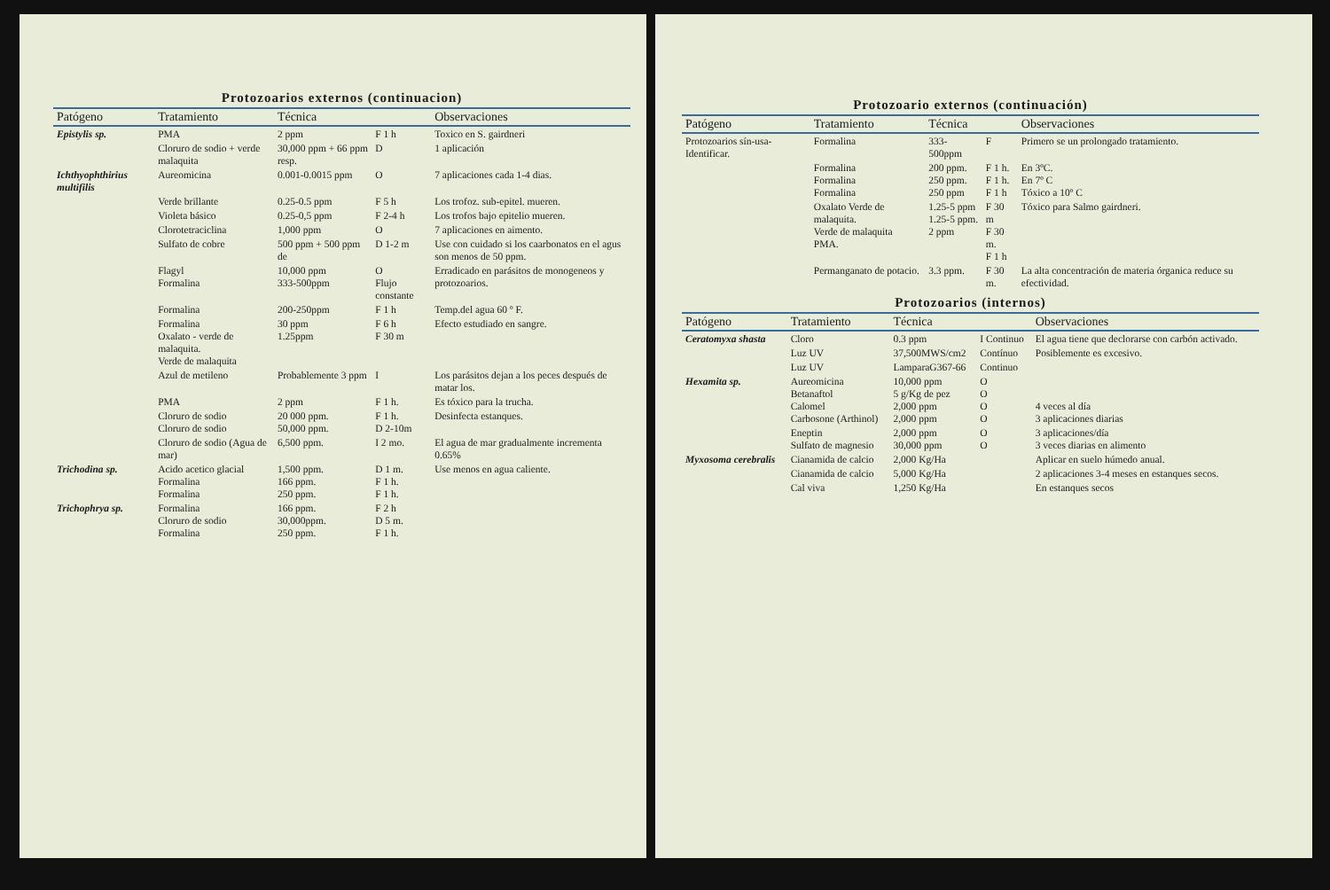Protozoarios externos (continuacion)
| Patógeno | Tratamiento | Técnica | | Observaciones |
| --- | --- | --- | --- | --- |
| Epistylis sp. | PMA | 2 ppm | F 1 h | Toxico en S. gairdneri |
| | Cloruro de sodio + verde malaquita | 30,000 ppm + 66 ppm resp. | D | 1 aplicación |
| Ichthyophthirius multifilis | Aureomicina | 0.001-0.0015 ppm | O | 7 aplicaciones cada 1-4 dias. |
| | Verde brillante | 0.25-0.5 ppm | F 5 h | Los trofoz. sub-epitel. mueren. |
| | Violeta básico | 0.25-0,5 ppm | F 2-4 h | Los trofos bajo epitelio mueren. |
| | Clorotetraciclina | 1,000 ppm | O | 7 aplicaciones en aimento. |
| | Sulfato de cobre | 500 ppm + 500 ppm de | D 1-2 m | Use con cuidado si los caarbonatos en el agus son menos de 50 ppm. |
| | Flagyl Formalina | 10,000 ppm 333-500ppm | O Flujo constante | Erradicado en parásitos de monogeneos y protozoarios. |
| | Formalina | 200-250ppm | F 1 h | Temp.del agua 60 º F. |
| | Formalina Oxalato - verde de malaquita. Verde de malaquita | 30 ppm 1.25ppm | F 6 h F 30 m | Efecto estudiado en sangre. |
| | Azul de metileno | Probablemente 3 ppm | I | Los parásitos dejan a los peces después de matar los. |
| | PMA | 2 ppm | F 1 h. | Es tóxico para la trucha. |
| | Cloruro de sodio Cloruro de sodio | 20 000 ppm. 50,000 ppm. | F 1 h. D 2-10m | Desinfecta estanques. |
| | Cloruro de sodio (Agua de mar) | 6,500 ppm. | I 2 mo. | El agua de mar gradualmente incrementa 0.65% |
| Trichodina sp. | Acido acetico glacial Formalina Formalina | 1,500 ppm. 166 ppm. 250 ppm. | D 1 m. F 1 h. F 1 h. | Use menos en agua caliente. |
| Trichophrya sp. | Formalina Cloruro de sodio Formalina | 166 ppm. 30,000ppm. 250 ppm. | F 2 h D 5 m. F 1 h. | |
Protozoario externos (continuación)
| Patógeno | Tratamiento | Técnica | | Observaciones |
| --- | --- | --- | --- | --- |
| Protozoarios sín-usa- Identificar. | Formalina | 333-500ppm | F | Primero se un prolongado tratamiento. |
| | Formalina Formalina Formalina | 200 ppm. 250 ppm. 250 ppm | F 1 h. F 1 h. F 1 h | En 3ºC. En 7º C Tóxico a 10º C |
| | Oxalato Verde de malaquita. Verde de malaquita PMA. | 1.25-5 ppm 1.25-5 ppm. 2 ppm | F 30 m F 30 m. F 1 h | Tóxico para Salmo gairdneri. |
| | Permanganato de potacio. | 3.3 ppm. | F 30 m. | La alta concentración de materia órganica reduce su efectividad. |
Protozoarios (internos)
| Patógeno | Tratamiento | Técnica | | Observaciones |
| --- | --- | --- | --- | --- |
| Ceratomyxa shasta | Cloro | 0.3 ppm | I Continuo | El agua tiene que declorarse con carbón activado. |
| | Luz UV | 37,500MWS/cm2 | Contínuo | Posiblemente es excesivo. |
| | Luz UV | LamparaG367-66 | Continuo | |
| Hexamita sp. | Aureomicina Betanaftol Calomel Carbosone (Arthinol) | 10,000 ppm 5 g/Kg de pez 2,000 ppm 2,000 ppm | O O O O | 4 veces al día 3 aplicaciones diarias |
| | Eneptin Sulfato de magnesio | 2,000 ppm 30,000 ppm | O O | 3 aplicaciones/día 3 veces diarias en alimento |
| Myxosoma cerebralis | Cianamida de calcio | 2,000 Kg/Ha | | Aplicar en suelo húmedo anual. |
| | Cianamida de calcio | 5,000 Kg/Ha | | 2 aplicaciones 3-4 meses en estanques secos. |
| | Cal viva | 1,250 Kg/Ha | | En estanques secos |